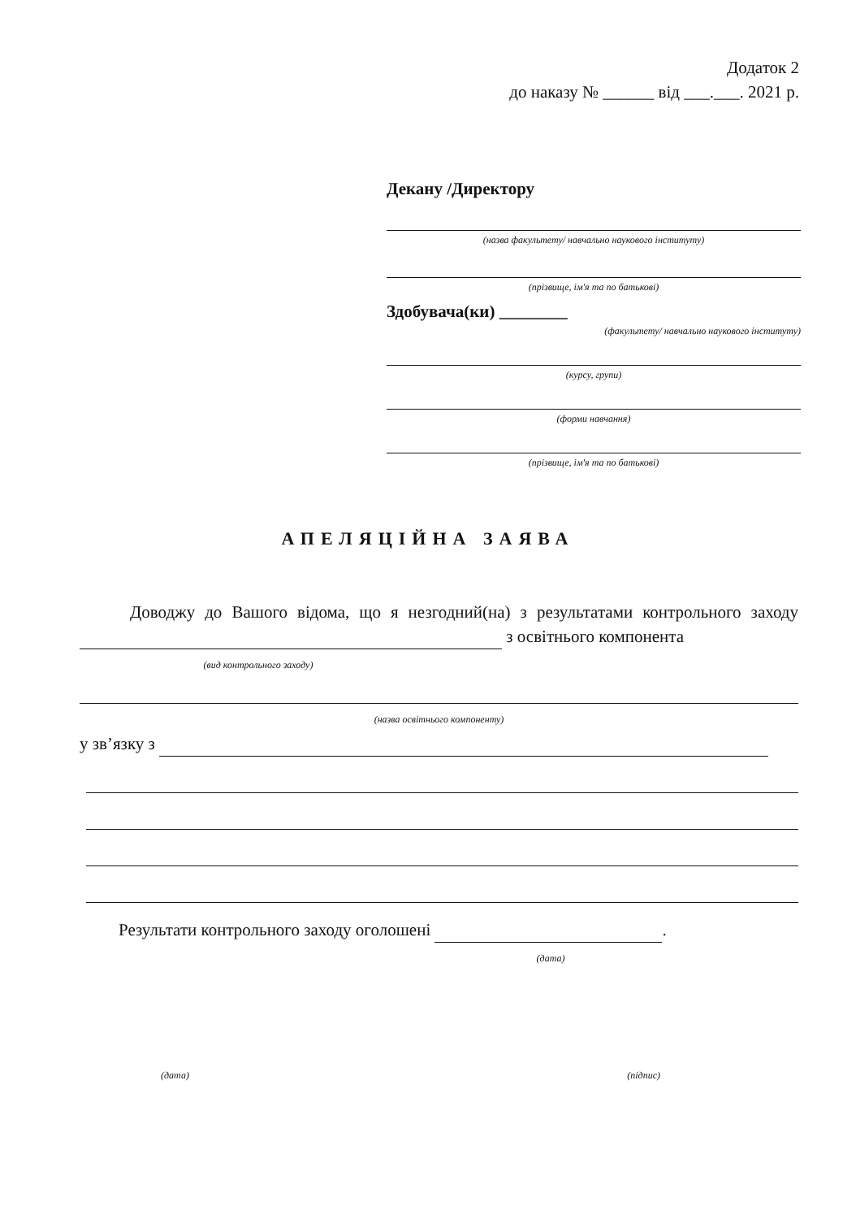Додаток 2
до наказу № ______ від ___.___. 2021 р.
Декану /Директору
(назва факультету/ навчально наукового інституту)
(прізвище, ім'я та по батькові)
Здобувача(ки) ________
(факультету/ навчально наукового інституту)
(курсу, групи)
(форми навчання)
(прізвище, ім'я та по батькові)
АПЕЛЯЦІЙНА ЗАЯВА
Доводжу до Вашого відома, що я незгодний(на) з результатами контрольного заходу з освітнього компонента
(вид контрольного заходу)
(назва освітнього компоненту)
у зв’язку з
Результати контрольного заходу оголошені .
(дата)
(дата) (підпис)